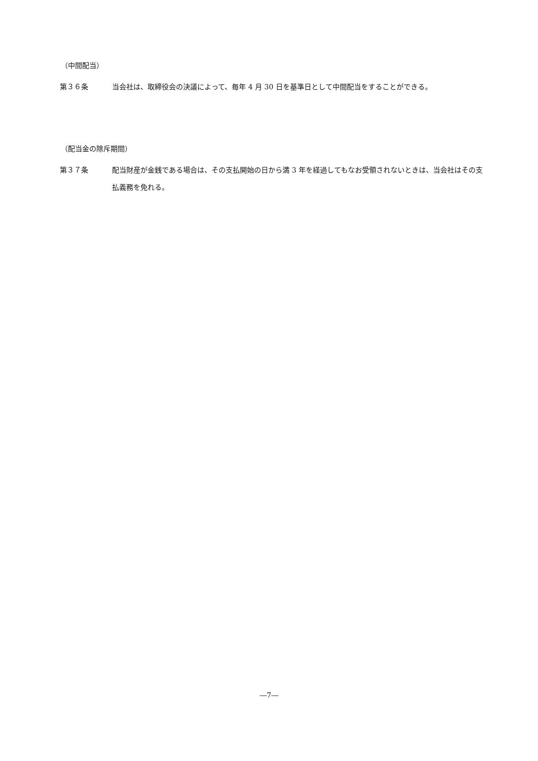（中間配当）
第３６条 当会社は、取締役会の決議によって、毎年 4 月 30 日を基準日として中間配当をすることができる。
（配当金の除斥期間）
第３７条 配当財産が金銭である場合は、その支払開始の日から満 3 年を経過してもなお受領されないときは、当会社はその支払義務を免れる。
―7―